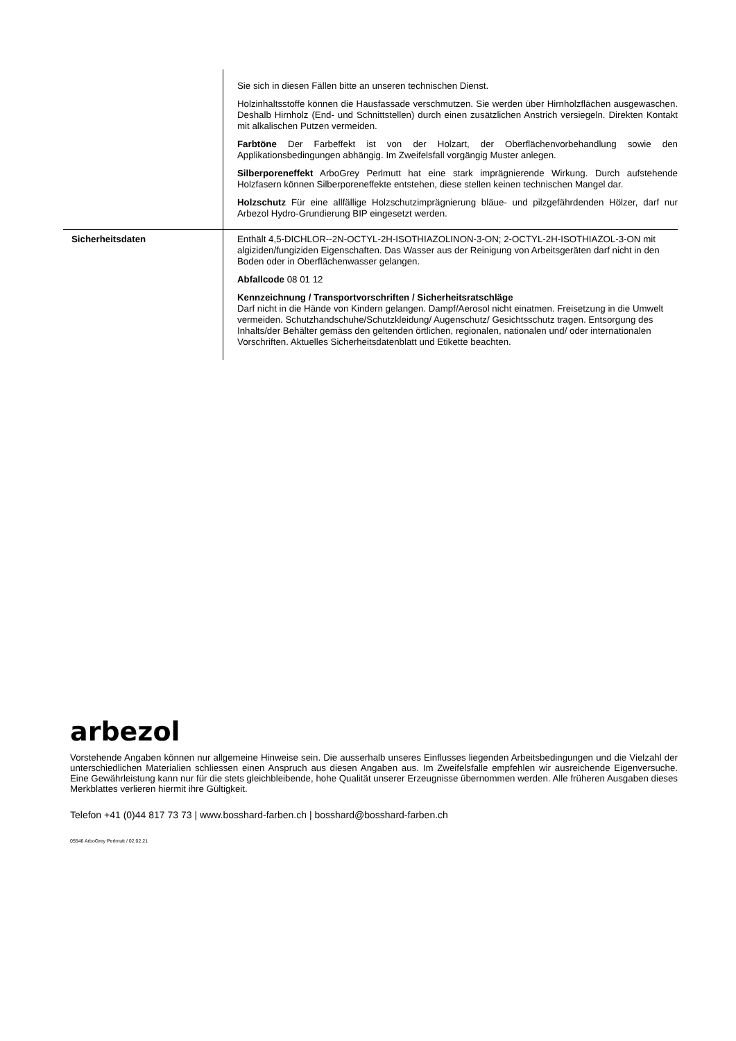| | Sie sich in diesen Fällen bitte an unseren technischen Dienst. Holzinhaltsstoffe können die Hausfassade verschmutzen. Sie werden über Hirnholzflächen ausgewaschen. Deshalb Hirnholz (End- und Schnittstellen) durch einen zusätzlichen Anstrich versiegeln. Direkten Kontakt mit alkalischen Putzen vermeiden. Farbtöne Der Farbeffekt ist von der Holzart, der Oberflächenvorbehandlung sowie den Applikationsbedingungen abhängig. Im Zweifelsfall vorgängig Muster anlegen. Silberporeneffekt ArboGrey Perlmutt hat eine stark imprägnierende Wirkung. Durch aufstehende Holzfasern können Silberporeneffekte entstehen, diese stellen keinen technischen Mangel dar. Holzschutz Für eine allfällige Holzschutzimprägnierung bläue- und pilzgefährdenden Hölzer, darf nur Arbezol Hydro-Grundierung BIP eingesetzt werden. |
| Sicherheitsdaten | Enthält 4,5-DICHLOR--2N-OCTYL-2H-ISOTHIAZOLINON-3-ON; 2-OCTYL-2H-ISOTHIAZOL-3-ON mit algiziden/fungiziden Eigenschaften. Das Wasser aus der Reinigung von Arbeitsgeräten darf nicht in den Boden oder in Oberflächenwasser gelangen. Abfallcode 08 01 12 Kennzeichnung / Transportvorschriften / Sicherheitsratschläge Darf nicht in die Hände von Kindern gelangen. Dampf/Aerosol nicht einatmen. Freisetzung in die Umwelt vermeiden. Schutzhandschuhe/Schutzkleidung/ Augenschutz/ Gesichtsschutz tragen. Entsorgung des Inhalts/der Behälter gemäss den geltenden örtlichen, regionalen, nationalen und/ oder internationalen Vorschriften. Aktuelles Sicherheitsdatenblatt und Etikette beachten. |
arbezol
Vorstehende Angaben können nur allgemeine Hinweise sein. Die ausserhalb unseres Einflusses liegenden Arbeitsbedingungen und die Vielzahl der unterschiedlichen Materialien schliessen einen Anspruch aus diesen Angaben aus. Im Zweifelsfalle empfehlen wir ausreichende Eigenversuche. Eine Gewährleistung kann nur für die stets gleichbleibende, hohe Qualität unserer Erzeugnisse übernommen werden. Alle früheren Ausgaben dieses Merkblattes verlieren hiermit ihre Gültigkeit.
Telefon +41 (0)44 817 73 73 | www.bosshard-farben.ch | bosshard@bosshard-farben.ch
05546 ArboGrey Perlmutt / 02.02.21